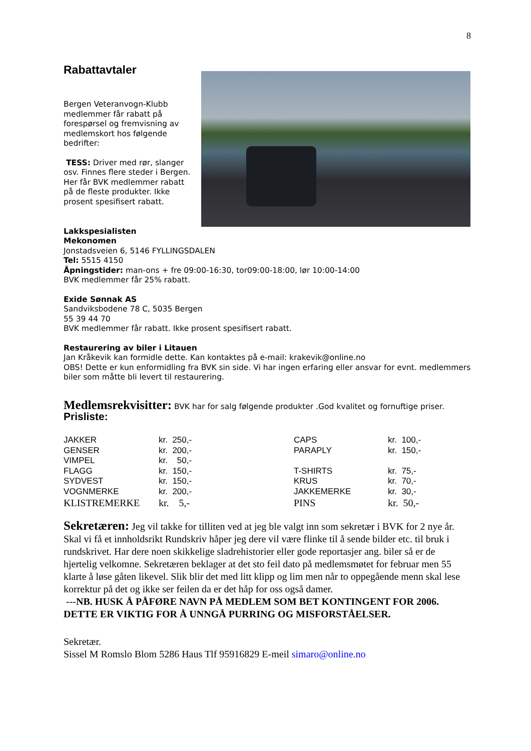8
Rabattavtaler
Bergen Veteranvogn-Klubb medlemmer får rabatt på forespørsel og fremvisning av medlemskort hos følgende bedrifter:
TESS: Driver med rør, slanger osv. Finnes flere steder i Bergen.
Her får BVK medlemmer rabatt på de fleste produkter. Ikke prosent spesifisert rabatt.
Lakkspesialisten
Mekonomen
Jonstadsveien 6, 5146 FYLLINGSDALEN
Tel: 5515 4150
Åpningstider: man-ons + fre 09:00-16:30, tor09:00-18:00, lør 10:00-14:00
BVK medlemmer får 25% rabatt.
Exide Sønnak AS
Sandviksbodene 78 C, 5035 Bergen
55 39 44 70
BVK medlemmer får rabatt. Ikke prosent spesifisert rabatt.
Restaurering av biler i Litauen
Jan Kråkevik kan formidle dette. Kan kontaktes på e-mail: krakevik@online.no
OBS! Dette er kun enformidling fra BVK sin side. Vi har ingen erfaring eller ansvar for evnt. medlemmers biler som måtte bli levert til restaurering.
Medlemsrekvisitter: BVK har for salg følgende produkter .God kvalitet og fornuftige priser.
Prisliste:
| JAKKER | kr. 250,- | CAPS | kr. 100,- |
| GENSER | kr. 200,- | PARAPLY | kr. 150,- |
| VIMPEL | kr. 50,- | | |
| FLAGG | kr. 150,- | T-SHIRTS | kr. 75,- |
| SYDVEST | kr. 150,- | KRUS | kr. 70,- |
| VOGNMERKE | kr. 200,- | JAKKEMERKE | kr. 30,- |
| KLISTREMERKE | kr. 5,- | PINS | kr. 50,- |
Sekretæren: Jeg vil takke for tilliten ved at jeg ble valgt inn som sekretær i BVK for 2 nye år. Skal vi få et innholdsrikt Rundskriv håper jeg dere vil være flinke til å sende bilder etc. til bruk i rundskrivet. Har dere noen skikkelige sladrehistorier eller gode reportasjer ang. biler så er de hjertelig velkomne. Sekretæren beklager at det sto feil dato på medlemsmøtet for februar men 55 klarte å løse gåten likevel. Slik blir det med litt klipp og lim men når to oppegående menn skal lese korrektur på det og ikke ser feilen da er det håp for oss også damer.
---NB. HUSK Å PÅFØRE NAVN PÅ MEDLEM SOM BET KONTINGENT FOR 2006. DETTE ER VIKTIG FOR Å UNNGÅ PURRING OG MISFORSTÅELSER.
Sekretær.
Sissel M Romslo Blom 5286 Haus Tlf 95916829 E-meil simaro@online.no